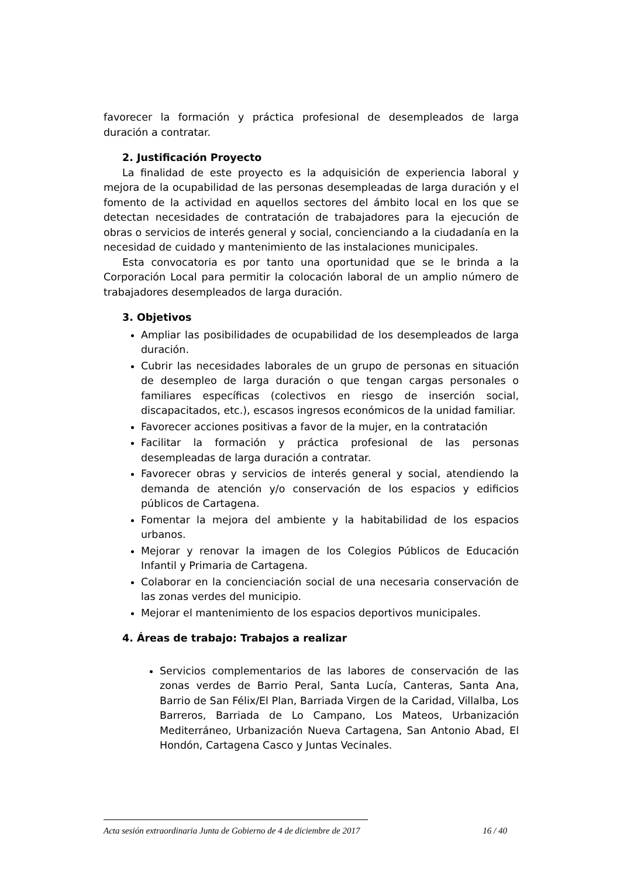favorecer la formación y práctica profesional de desempleados de larga duración a contratar.
2. Justificación Proyecto
La finalidad de este proyecto es la adquisición de experiencia laboral y mejora de la ocupabilidad de las personas desempleadas de larga duración y el fomento de la actividad en aquellos sectores del ámbito local en los que se detectan necesidades de contratación de trabajadores para la ejecución de obras o servicios de interés general y social, concienciando a la ciudadanía en la necesidad de cuidado y mantenimiento de las instalaciones municipales.
Esta convocatoria es por tanto una oportunidad que se le brinda a la Corporación Local para permitir la colocación laboral de un amplio número de trabajadores desempleados de larga duración.
3. Objetivos
Ampliar las posibilidades de ocupabilidad de los desempleados de larga duración.
Cubrir las necesidades laborales de un grupo de personas en situación de desempleo de larga duración o que tengan cargas personales o familiares específicas (colectivos en riesgo de inserción social, discapacitados, etc.), escasos ingresos económicos de la unidad familiar.
Favorecer acciones positivas a favor de la mujer, en la contratación
Facilitar la formación y práctica profesional de las personas desempleadas de larga duración a contratar.
Favorecer obras y servicios de interés general y social, atendiendo la demanda de atención y/o conservación de los espacios y edificios públicos de Cartagena.
Fomentar la mejora del ambiente y la habitabilidad de los espacios urbanos.
Mejorar y renovar la imagen de los Colegios Públicos de Educación Infantil y Primaria de Cartagena.
Colaborar en la concienciación social de una necesaria conservación de las zonas verdes del municipio.
Mejorar el mantenimiento de los espacios deportivos municipales.
4. Áreas de trabajo: Trabajos a realizar
Servicios complementarios de las labores de conservación de las zonas verdes de Barrio Peral, Santa Lucía, Canteras, Santa Ana, Barrio de San Félix/El Plan, Barriada Virgen de la Caridad, Villalba, Los Barreros, Barriada de Lo Campano, Los Mateos, Urbanización Mediterráneo, Urbanización Nueva Cartagena, San Antonio Abad, El Hondón, Cartagena Casco y Juntas Vecinales.
Acta sesión extraordinaria Junta de Gobierno de 4 de diciembre de 2017 16 / 40